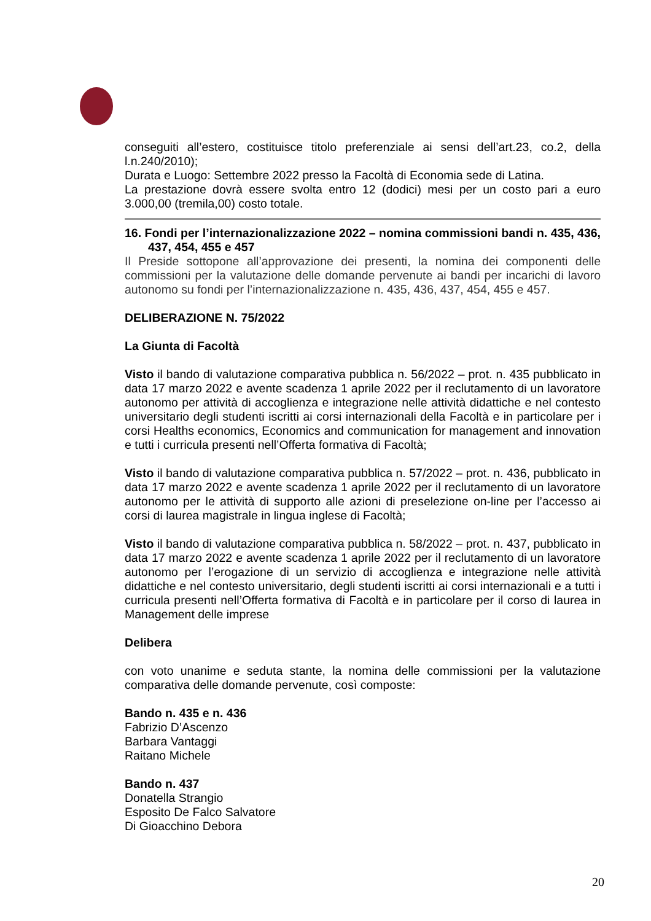conseguiti all’estero, costituisce titolo preferenziale ai sensi dell’art.23, co.2, della l.n.240/2010);
Durata e Luogo: Settembre 2022 presso la Facoltà di Economia sede di Latina.
La prestazione dovrà essere svolta entro 12 (dodici) mesi per un costo pari a euro 3.000,00 (tremila,00) costo totale.
16. Fondi per l’internazionalizzazione 2022 – nomina commissioni bandi n. 435, 436, 437, 454, 455 e 457
Il Preside sottopone all’approvazione dei presenti, la nomina dei componenti delle commissioni per la valutazione delle domande pervenute ai bandi per incarichi di lavoro autonomo su fondi per l’internazionalizzazione n. 435, 436, 437, 454, 455 e 457.
DELIBERAZIONE N. 75/2022
La Giunta di Facoltà
Visto il bando di valutazione comparativa pubblica n. 56/2022 – prot. n. 435 pubblicato in data 17 marzo 2022 e avente scadenza 1 aprile 2022 per il reclutamento di un lavoratore autonomo per attività di accoglienza e integrazione nelle attività didattiche e nel contesto universitario degli studenti iscritti ai corsi internazionali della Facoltà e in particolare per i corsi Healths economics, Economics and communication for management and innovation e tutti i curricula presenti nell’Offerta formativa di Facoltà;
Visto il bando di valutazione comparativa pubblica n. 57/2022 – prot. n. 436, pubblicato in data 17 marzo 2022 e avente scadenza 1 aprile 2022 per il reclutamento di un lavoratore autonomo per le attività di supporto alle azioni di preselezione on-line per l’accesso ai corsi di laurea magistrale in lingua inglese di Facoltà;
Visto il bando di valutazione comparativa pubblica n. 58/2022 – prot. n. 437, pubblicato in data 17 marzo 2022 e avente scadenza 1 aprile 2022 per il reclutamento di un lavoratore autonomo per l’erogazione di un servizio di accoglienza e integrazione nelle attività didattiche e nel contesto universitario, degli studenti iscritti ai corsi internazionali e a tutti i curricula presenti nell’Offerta formativa di Facoltà e in particolare per il corso di laurea in Management delle imprese
Delibera
con voto unanime e seduta stante, la nomina delle commissioni per la valutazione comparativa delle domande pervenute, così composte:
Bando n. 435 e n. 436
Fabrizio D’Ascenzo
Barbara Vantaggi
Raitano Michele
Bando n. 437
Donatella Strangio
Esposito De Falco Salvatore
Di Gioacchino Debora
20